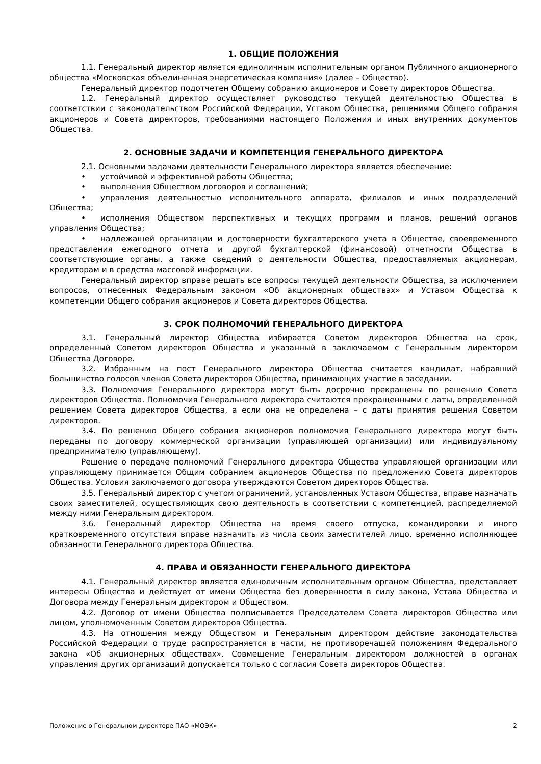1. ОБЩИЕ ПОЛОЖЕНИЯ
1.1. Генеральный директор является единоличным исполнительным органом Публичного акционерного общества «Московская объединенная энергетическая компания» (далее – Общество).
Генеральный директор подотчетен Общему собранию акционеров и Совету директоров Общества.
1.2. Генеральный директор осуществляет руководство текущей деятельностью Общества в соответствии с законодательством Российской Федерации, Уставом Общества, решениями Общего собрания акционеров и Совета директоров, требованиями настоящего Положения и иных внутренних документов Общества.
2. ОСНОВНЫЕ ЗАДАЧИ И КОМПЕТЕНЦИЯ ГЕНЕРАЛЬНОГО ДИРЕКТОРА
2.1. Основными задачами деятельности Генерального директора является обеспечение:
• устойчивой и эффективной работы Общества;
• выполнения Обществом договоров и соглашений;
• управления деятельностью исполнительного аппарата, филиалов и иных подразделений Общества;
• исполнения Обществом перспективных и текущих программ и планов, решений органов управления Общества;
• надлежащей организации и достоверности бухгалтерского учета в Обществе, своевременного представления ежегодного отчета и другой бухгалтерской (финансовой) отчетности Общества в соответствующие органы, а также сведений о деятельности Общества, предоставляемых акционерам, кредиторам и в средства массовой информации.
Генеральный директор вправе решать все вопросы текущей деятельности Общества, за исключением вопросов, отнесенных Федеральным законом «Об акционерных обществах» и Уставом Общества к компетенции Общего собрания акционеров и Совета директоров Общества.
3. СРОК ПОЛНОМОЧИЙ ГЕНЕРАЛЬНОГО ДИРЕКТОРА
3.1. Генеральный директор Общества избирается Советом директоров Общества на срок, определенный Советом директоров Общества и указанный в заключаемом с Генеральным директором Общества Договоре.
3.2. Избранным на пост Генерального директора Общества считается кандидат, набравший большинство голосов членов Совета директоров Общества, принимающих участие в заседании.
3.3. Полномочия Генерального директора могут быть досрочно прекращены по решению Совета директоров Общества. Полномочия Генерального директора считаются прекращенными с даты, определенной решением Совета директоров Общества, а если она не определена – с даты принятия решения Советом директоров.
3.4. По решению Общего собрания акционеров полномочия Генерального директора могут быть переданы по договору коммерческой организации (управляющей организации) или индивидуальному предпринимателю (управляющему).
Решение о передаче полномочий Генерального директора Общества управляющей организации или управляющему принимается Общим собранием акционеров Общества по предложению Совета директоров Общества. Условия заключаемого договора утверждаются Советом директоров Общества.
3.5. Генеральный директор с учетом ограничений, установленных Уставом Общества, вправе назначать своих заместителей, осуществляющих свою деятельность в соответствии с компетенцией, распределяемой между ними Генеральным директором.
3.6. Генеральный директор Общества на время своего отпуска, командировки и иного кратковременного отсутствия вправе назначить из числа своих заместителей лицо, временно исполняющее обязанности Генерального директора Общества.
4. ПРАВА И ОБЯЗАННОСТИ ГЕНЕРАЛЬНОГО ДИРЕКТОРА
4.1. Генеральный директор является единоличным исполнительным органом Общества, представляет интересы Общества и действует от имени Общества без доверенности в силу закона, Устава Общества и Договора между Генеральным директором и Обществом.
4.2. Договор от имени Общества подписывается Председателем Совета директоров Общества или лицом, уполномоченным Советом директоров Общества.
4.3. На отношения между Обществом и Генеральным директором действие законодательства Российской Федерации о труде распространяется в части, не противоречащей положениям Федерального закона «Об акционерных обществах». Совмещение Генеральным директором должностей в органах управления других организаций допускается только с согласия Совета директоров Общества.
Положение о Генеральном директоре ПАО «МОЭК» 2